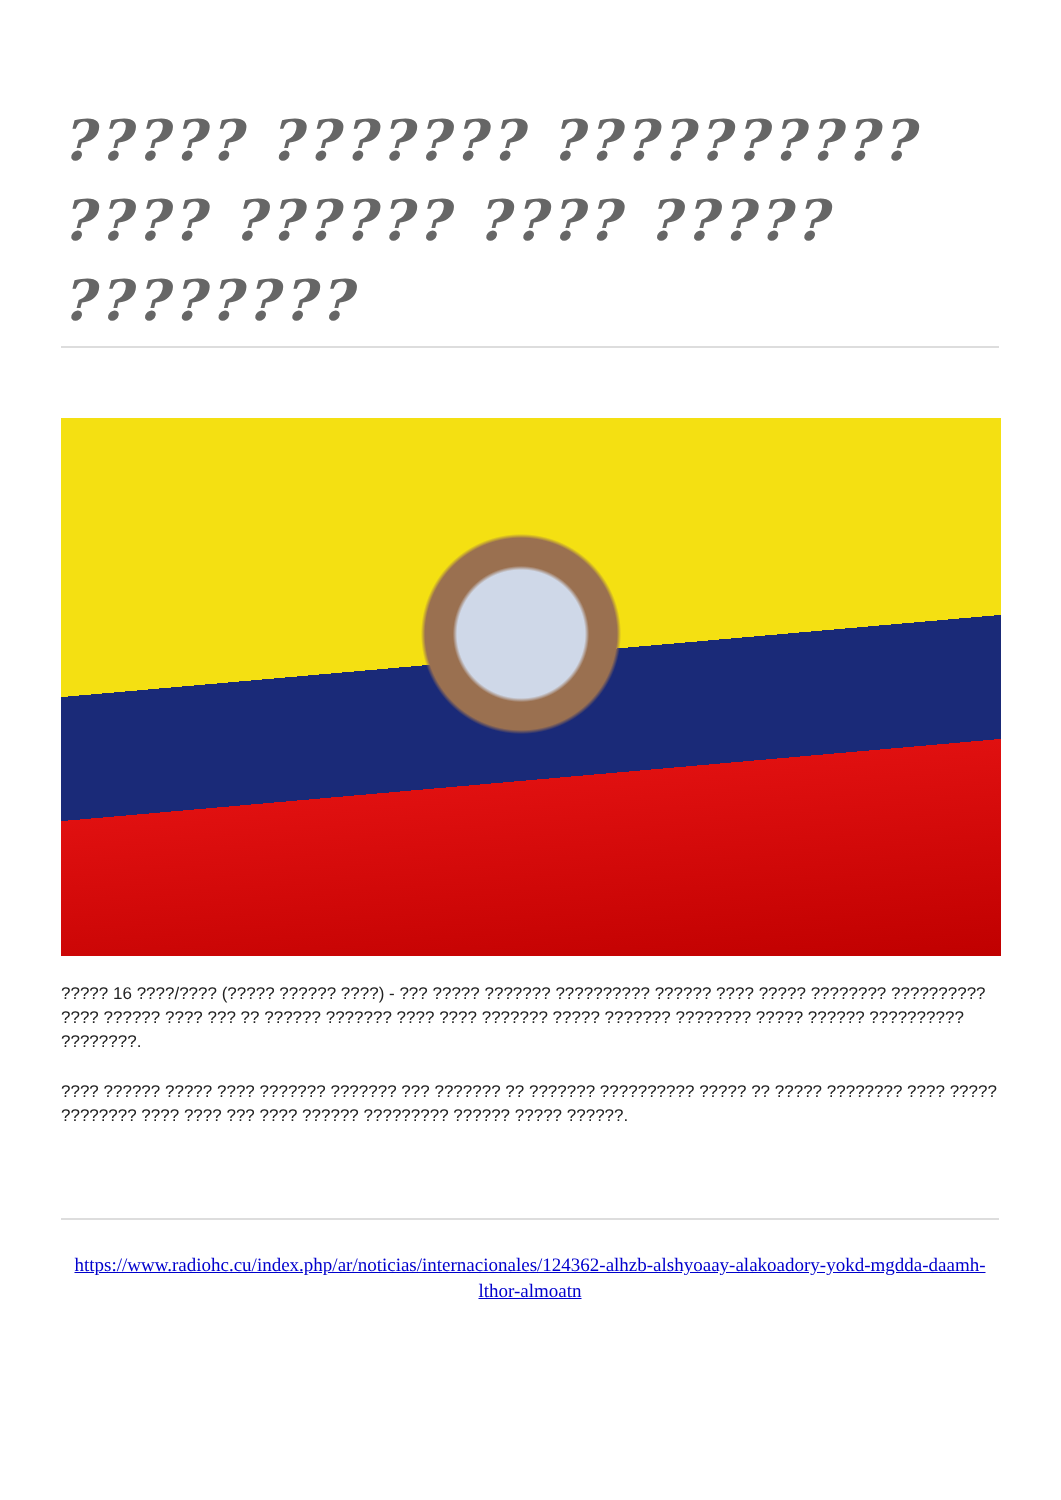????? ??????? ?????????? ???? ?????? ???? ????? ????????
????? 16 ????/???? (????? ?????? ????) - ??? ????? ??????? ?????????? ?????? ???? ????? ???????? ?????????? ???? ?????? ???? ??? ?? ?????? ??????? ???? ???? ??????? ????? ??????? ???????? ????? ?????? ?????????? ????????.
???? ?????? ????? ???? ??????? ??????? ??? ??????? ?? ??????? ?????????? ????? ?? ????? ???????? ???? ????? ???????? ???? ???? ??? ???? ?????? ????????? ?????? ????? ??????.
https://www.radiohc.cu/index.php/ar/noticias/internacionales/124362-alhzb-alshyoaay-alakoadory-yokd-mgdda-daamh-lthor-almoatn